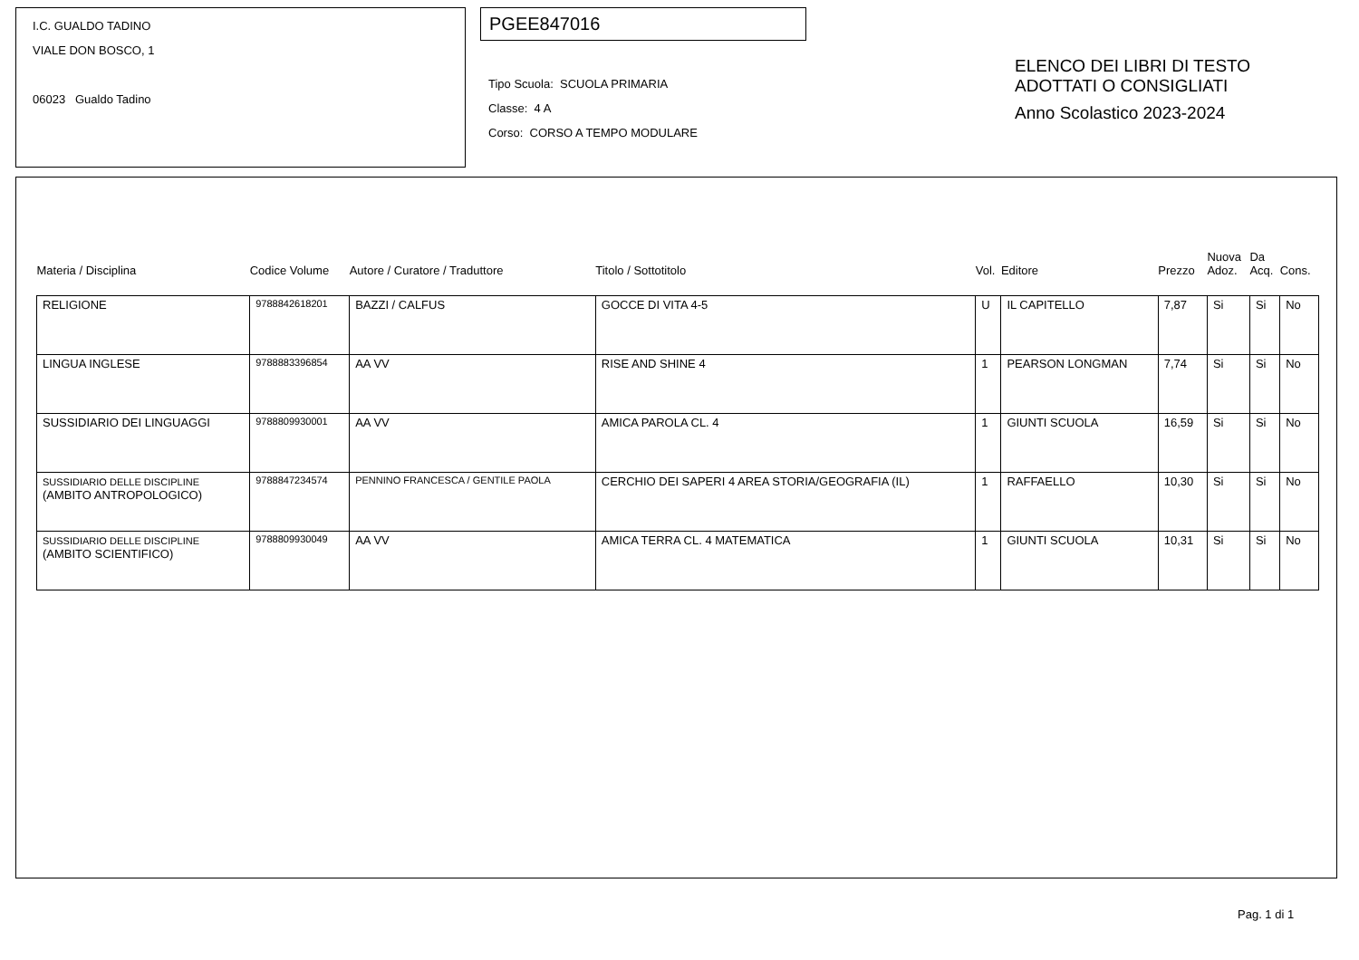I.C. GUALDO TADINO
VIALE DON BOSCO, 1
06023 Gualdo Tadino
PGEE847016
Tipo Scuola: SCUOLA PRIMARIA
Classe: 4 A
Corso: CORSO A TEMPO MODULARE
ELENCO DEI LIBRI DI TESTO
ADOTTATI O CONSIGLIATI
Anno Scolastico 2023-2024
| Materia / Disciplina | Codice Volume | Autore / Curatore / Traduttore | Titolo / Sottotitolo | Vol. | Editore | Prezzo | Nuova Adoz. | Da Acq. | Cons. |
| --- | --- | --- | --- | --- | --- | --- | --- | --- | --- |
| RELIGIONE | 9788842618201 | BAZZI / CALFUS | GOCCE DI VITA 4-5 | U | IL CAPITELLO | 7,87 | Si | Si | No |
| LINGUA INGLESE | 9788883396854 | AA VV | RISE AND SHINE 4 | 1 | PEARSON LONGMAN | 7,74 | Si | Si | No |
| SUSSIDIARIO DEI LINGUAGGI | 9788809930001 | AA VV | AMICA PAROLA CL. 4 | 1 | GIUNTI SCUOLA | 16,59 | Si | Si | No |
| SUSSIDIARIO DELLE DISCIPLINE (AMBITO ANTROPOLOGICO) | 9788847234574 | PENNINO FRANCESCA / GENTILE PAOLA | CERCHIO DEI SAPERI 4 AREA STORIA/GEOGRAFIA (IL) | 1 | RAFFAELLO | 10,30 | Si | Si | No |
| SUSSIDIARIO DELLE DISCIPLINE (AMBITO SCIENTIFICO) | 9788809930049 | AA VV | AMICA TERRA CL. 4 MATEMATICA | 1 | GIUNTI SCUOLA | 10,31 | Si | Si | No |
Pag. 1 di 1